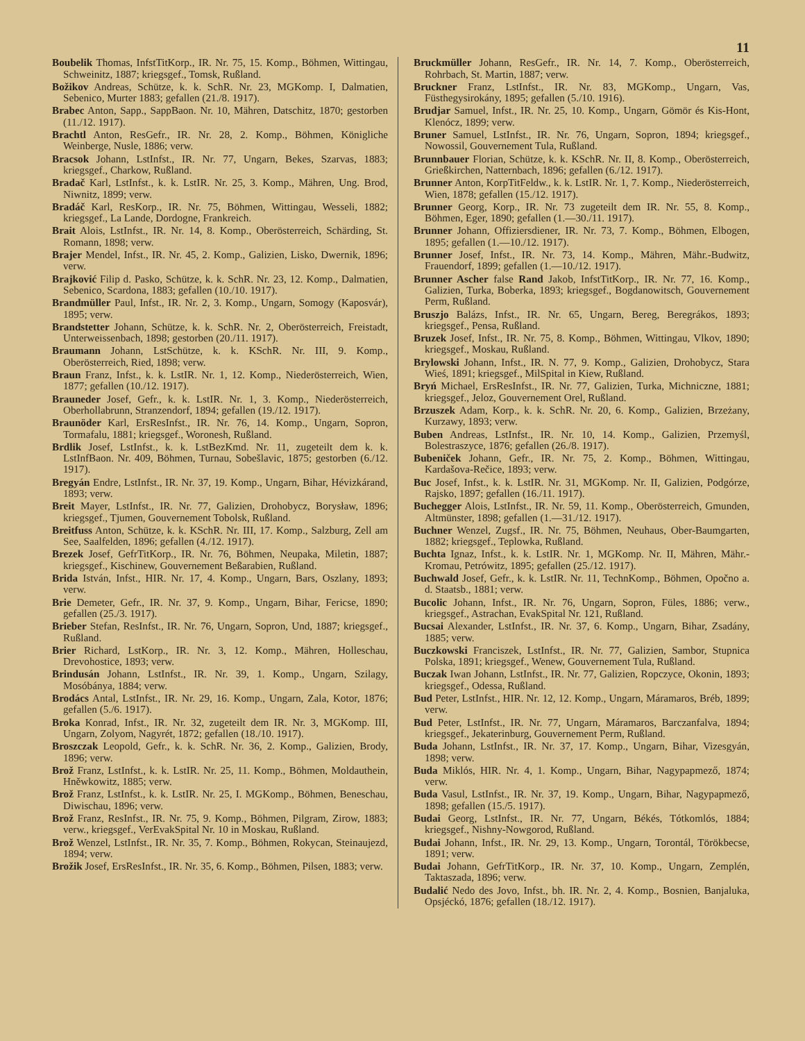11
Boubelik Thomas, InfstTitKorp., IR. Nr. 75, 15. Komp., Böhmen, Wittingau, Schweinitz, 1887; kriegsgef., Tomsk, Rußland.
Božikov Andreas, Schütze, k. k. SchR. Nr. 23, MGKomp. I, Dalmatien, Sebenico, Murter 1883; gefallen (21./8. 1917).
Brabec Anton, Sapp., SappBaon. Nr. 10, Mähren, Datschitz, 1870; gestorben (11./12. 1917).
Brachtl Anton, ResGefr., IR. Nr. 28, 2. Komp., Böhmen, Königliche Weinberge, Nusle, 1886; verw.
Bracsok Johann, LstInfst., IR. Nr. 77, Ungarn, Bekes, Szarvas, 1883; kriegsgef., Charkow, Rußland.
Bradač Karl, LstInfst., k. k. LstIR. Nr. 25, 3. Komp., Mähren, Ung. Brod, Niwnitz, 1899; verw.
Bradáč Karl, ResKorp., IR. Nr. 75, Böhmen, Wittingau, Wesseli, 1882; kriegsgef., La Lande, Dordogne, Frankreich.
Brait Alois, LstInfst., IR. Nr. 14, 8. Komp., Oberösterreich, Schärding, St. Romann, 1898; verw.
Brajer Mendel, Infst., IR. Nr. 45, 2. Komp., Galizien, Lisko, Dwernik, 1896; verw.
Brajković Filip d. Pasko, Schütze, k. k. SchR. Nr. 23, 12. Komp., Dalmatien, Sebenico, Scardona, 1883; gefallen (10./10. 1917).
Brandmüller Paul, Infst., IR. Nr. 2, 3. Komp., Ungarn, Somogy (Kaposvár), 1895; verw.
Brandstetter Johann, Schütze, k. k. SchR. Nr. 2, Oberösterreich, Freistadt, Unterweissenbach, 1898; gestorben (20./11. 1917).
Braumann Johann, LstSchütze, k. k. KSchR. Nr. III, 9. Komp., Oberösterreich, Ried, 1898; verw.
Braun Franz, Infst., k. k. LstIR. Nr. 1, 12. Komp., Niederösterreich, Wien, 1877; gefallen (10./12. 1917).
Brauneder Josef, Gefr., k. k. LstIR. Nr. 1, 3. Komp., Niederösterreich, Oberhollabrunn, Stranzendorf, 1894; gefallen (19./12. 1917).
Braunöder Karl, ErsResInfst., IR. Nr. 76, 14. Komp., Ungarn, Sopron, Tormafalu, 1881; kriegsgef., Woronesh, Rußland.
Brdlik Josef, LstInfst., k. k. LstBezKmd. Nr. 11, zugeteilt dem k. k. LstInfBaon. Nr. 409, Böhmen, Turnau, Sobešlavic, 1875; gestorben (6./12. 1917).
Bregyán Endre, LstInfst., IR. Nr. 37, 19. Komp., Ungarn, Bihar, Hévizkárand, 1893; verw.
Breit Mayer, LstInfst., IR. Nr. 77, Galizien, Drohobycz, Borysław, 1896; kriegsgef., Tjumen, Gouvernement Tobolsk, Rußland.
Breitfuss Anton, Schütze, k. k. KSchR. Nr. III, 17. Komp., Salzburg, Zell am See, Saalfelden, 1896; gefallen (4./12. 1917).
Brezek Josef, GefrTitKorp., IR. Nr. 76, Böhmen, Neupaka, Miletin, 1887; kriegsgef., Kischinew, Gouvernement Beßarabien, Rußland.
Brida István, Infst., HIR. Nr. 17, 4. Komp., Ungarn, Bars, Oszlany, 1893; verw.
Brie Demeter, Gefr., IR. Nr. 37, 9. Komp., Ungarn, Bihar, Fericse, 1890; gefallen (25./3. 1917).
Brieber Stefan, ResInfst., IR. Nr. 76, Ungarn, Sopron, Und, 1887; kriegsgef., Rußland.
Brier Richard, LstKorp., IR. Nr. 3, 12. Komp., Mähren, Holleschau, Drevohostice, 1893; verw.
Brindusán Johann, LstInfst., IR. Nr. 39, 1. Komp., Ungarn, Szilagy, Mosóbánya, 1884; verw.
Brodács Antal, LstInfst., IR. Nr. 29, 16. Komp., Ungarn, Zala, Kotor, 1876; gefallen (5./6. 1917).
Broka Konrad, Infst., IR. Nr. 32, zugeteilt dem IR. Nr. 3, MGKomp. III, Ungarn, Zolyom, Nagyrét, 1872; gefallen (18./10. 1917).
Broszczak Leopold, Gefr., k. k. SchR. Nr. 36, 2. Komp., Galizien, Brody, 1896; verw.
Brož Franz, LstInfst., k. k. LstIR. Nr. 25, 11. Komp., Böhmen, Moldauthein, Hněwkowitz, 1885; verw.
Brož Franz, LstInfst., k. k. LstIR. Nr. 25, I. MGKomp., Böhmen, Beneschau, Diwischau, 1896; verw.
Brož Franz, ResInfst., IR. Nr. 75, 9. Komp., Böhmen, Pilgram, Zirow, 1883; verw., kriegsgef., VerEvakSpital Nr. 10 in Moskau, Rußland.
Brož Wenzel, LstInfst., IR. Nr. 35, 7. Komp., Böhmen, Rokycan, Steinaujezd, 1894; verw.
Brožik Josef, ErsResInfst., IR. Nr. 35, 6. Komp., Böhmen, Pilsen, 1883; verw.
Bruckmüller Johann, ResGefr., IR. Nr. 14, 7. Komp., Oberösterreich, Rohrbach, St. Martin, 1887; verw.
Bruckner Franz, LstInfst., IR. Nr. 83, MGKomp., Ungarn, Vas, Füsthegysirokány, 1895; gefallen (5./10. 1916).
Brudjar Samuel, Infst., IR. Nr. 25, 10. Komp., Ungarn, Gömör és Kis-Hont, Klenócz, 1899; verw.
Bruner Samuel, LstInfst., IR. Nr. 76, Ungarn, Sopron, 1894; kriegsgef., Nowossil, Gouvernement Tula, Rußland.
Brunnbauer Florian, Schütze, k. k. KSchR. Nr. II, 8. Komp., Oberösterreich, Grießkirchen, Natternbach, 1896; gefallen (6./12. 1917).
Brunner Anton, KorpTitFeldw., k. k. LstIR. Nr. 1, 7. Komp., Niederösterreich, Wien, 1878; gefallen (15./12. 1917).
Brunner Georg, Korp., IR. Nr. 73 zugeteilt dem IR. Nr. 55, 8. Komp., Böhmen, Eger, 1890; gefallen (1.—30./11. 1917).
Brunner Johann, Offiziersdiener, IR. Nr. 73, 7. Komp., Böhmen, Elbogen, 1895; gefallen (1.—10./12. 1917).
Brunner Josef, Infst., IR. Nr. 73, 14. Komp., Mähren, Mähr.-Budwitz, Frauendorf, 1899; gefallen (1.—10./12. 1917).
Brunner Ascher false Rand Jakob, InfstTitKorp., IR. Nr. 77, 16. Komp., Galizien, Turka, Boberka, 1893; kriegsgef., Bogdanowitsch, Gouvernement Perm, Rußland.
Bruszjo Balázs, Infst., IR. Nr. 65, Ungarn, Bereg, Beregrákos, 1893; kriegsgef., Pensa, Rußland.
Bruzek Josef, Infst., IR. Nr. 75, 8. Komp., Böhmen, Wittingau, Vlkov, 1890; kriegsgef., Moskau, Rußland.
Brylowski Johann, Infst., IR. N. 77, 9. Komp., Galizien, Drohobycz, Stara Wieś, 1891; kriegsgef., MilSpital in Kiew, Rußland.
Bryń Michael, ErsResInfst., IR. Nr. 77, Galizien, Turka, Michniczne, 1881; kriegsgef., Jeloz, Gouvernement Orel, Rußland.
Brzuszek Adam, Korp., k. k. SchR. Nr. 20, 6. Komp., Galizien, Brzeżany, Kurzawy, 1893; verw.
Buben Andreas, LstInfst., IR. Nr. 10, 14. Komp., Galizien, Przemyśl, Bolestraszyce, 1876; gefallen (26./8. 1917).
Bubeniček Johann, Gefr., IR. Nr. 75, 2. Komp., Böhmen, Wittingau, Kardašova-Rečice, 1893; verw.
Buc Josef, Infst., k. k. LstIR. Nr. 31, MGKomp. Nr. II, Galizien, Podgórze, Rajsko, 1897; gefallen (16./11. 1917).
Buchegger Alois, LstInfst., IR. Nr. 59, 11. Komp., Oberösterreich, Gmunden, Altmünster, 1898; gefallen (1.—31./12. 1917).
Buchner Wenzel, Zugsf., IR. Nr. 75, Böhmen, Neuhaus, Ober-Baumgarten, 1882; kriegsgef., Teplowka, Rußland.
Buchta Ignaz, Infst., k. k. LstIR. Nr. 1, MGKomp. Nr. II, Mähren, Mähr.-Kromau, Petrówitz, 1895; gefallen (25./12. 1917).
Buchwald Josef, Gefr., k. k. LstIR. Nr. 11, TechnKomp., Böhmen, Opočno a. d. Staatsb., 1881; verw.
Bucolic Johann, Infst., IR. Nr. 76, Ungarn, Sopron, Füles, 1886; verw., kriegsgef., Astrachan, EvakSpital Nr. 121, Rußland.
Bucsai Alexander, LstInfst., IR. Nr. 37, 6. Komp., Ungarn, Bihar, Zsadány, 1885; verw.
Buczkowski Franciszek, LstInfst., IR. Nr. 77, Galizien, Sambor, Stupnica Polska, 1891; kriegsgef., Wenew, Gouvernement Tula, Rußland.
Buczak Iwan Johann, LstInfst., IR. Nr. 77, Galizien, Ropczyce, Okonin, 1893; kriegsgef., Odessa, Rußland.
Bud Peter, LstInfst., HIR. Nr. 12, 12. Komp., Ungarn, Máramaros, Bréb, 1899; verw.
Bud Peter, LstInfst., IR. Nr. 77, Ungarn, Máramaros, Barczanfalva, 1894; kriegsgef., Jekaterinburg, Gouvernement Perm, Rußland.
Buda Johann, LstInfst., IR. Nr. 37, 17. Komp., Ungarn, Bihar, Vizesgyán, 1898; verw.
Buda Miklós, HIR. Nr. 4, 1. Komp., Ungarn, Bihar, Nagypapmező, 1874; verw.
Buda Vasul, LstInfst., IR. Nr. 37, 19. Komp., Ungarn, Bihar, Nagypapmező, 1898; gefallen (15./5. 1917).
Budai Georg, LstInfst., IR. Nr. 77, Ungarn, Békés, Tótkomlós, 1884; kriegsgef., Nishny-Nowgorod, Rußland.
Budai Johann, Infst., IR. Nr. 29, 13. Komp., Ungarn, Torontál, Törökbecse, 1891; verw.
Budai Johann, GefrTitKorp., IR. Nr. 37, 10. Komp., Ungarn, Zemplén, Taktaszada, 1896; verw.
Budalić Nedo des Jovo, Infst., bh. IR. Nr. 2, 4. Komp., Bosnien, Banjaluka, Opsjéckó, 1876; gefallen (18./12. 1917).